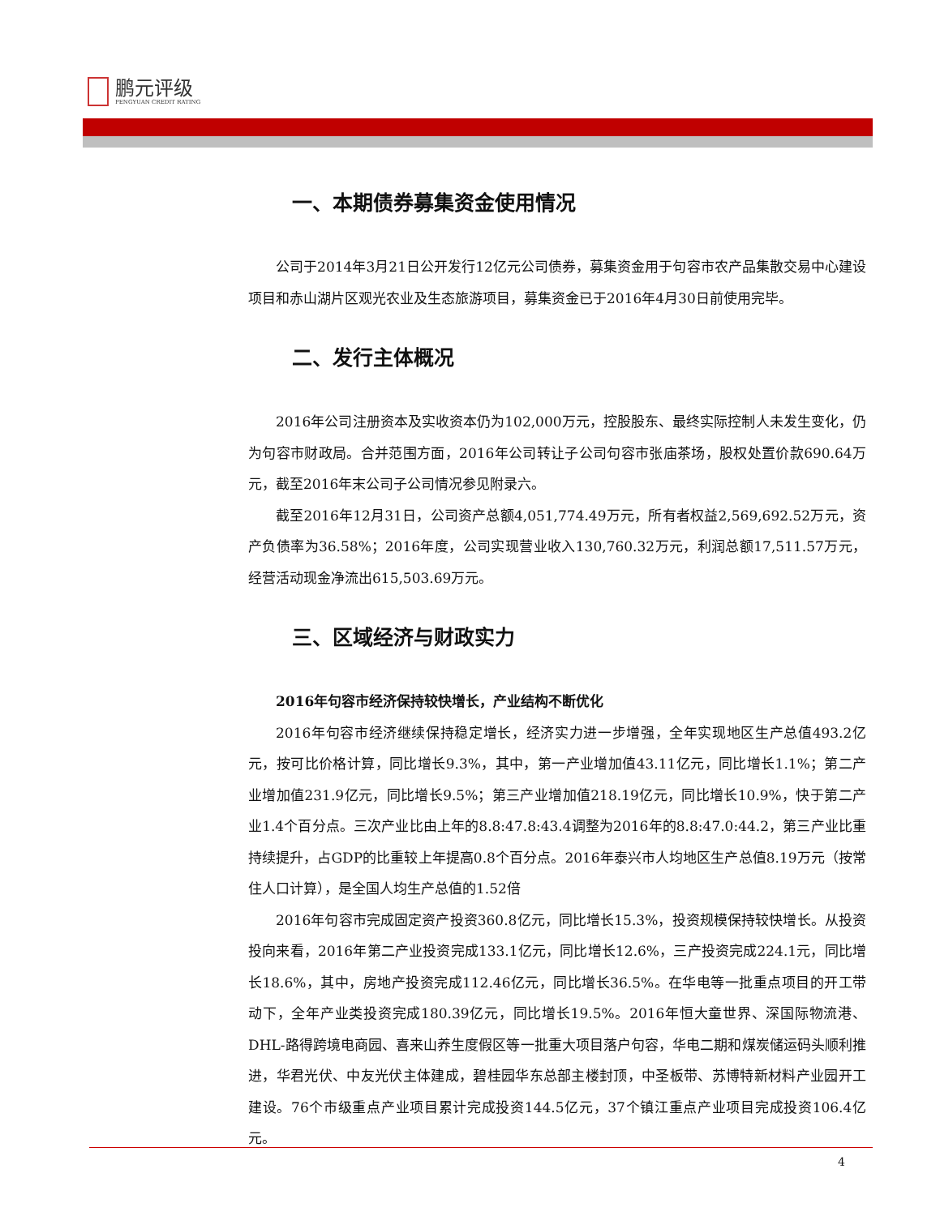鹏元评级
PENGYUAN CREDIT RATING
一、本期债券募集资金使用情况
公司于2014年3月21日公开发行12亿元公司债券，募集资金用于句容市农产品集散交易中心建设项目和赤山湖片区观光农业及生态旅游项目，募集资金已于2016年4月30日前使用完毕。
二、发行主体概况
2016年公司注册资本及实收资本仍为102,000万元，控股股东、最终实际控制人未发生变化，仍为句容市财政局。合并范围方面，2016年公司转让子公司句容市张庙茶场，股权处置价款690.64万元，截至2016年末公司子公司情况参见附录六。
截至2016年12月31日，公司资产总额4,051,774.49万元，所有者权益2,569,692.52万元，资产负债率为36.58%；2016年度，公司实现营业收入130,760.32万元，利润总额17,511.57万元，经营活动现金净流出615,503.69万元。
三、区域经济与财政实力
2016年句容市经济保持较快增长，产业结构不断优化
2016年句容市经济继续保持稳定增长，经济实力进一步增强，全年实现地区生产总值493.2亿元，按可比价格计算，同比增长9.3%，其中，第一产业增加值43.11亿元，同比增长1.1%；第二产业增加值231.9亿元，同比增长9.5%；第三产业增加值218.19亿元，同比增长10.9%，快于第二产业1.4个百分点。三次产业比由上年的8.8:47.8:43.4调整为2016年的8.8:47.0:44.2，第三产业比重持续提升，占GDP的比重较上年提高0.8个百分点。2016年泰兴市人均地区生产总值8.19万元（按常住人口计算），是全国人均生产总值的1.52倍
2016年句容市完成固定资产投资360.8亿元，同比增长15.3%，投资规模保持较快增长。从投资投向来看，2016年第二产业投资完成133.1亿元，同比增长12.6%，三产投资完成224.1元，同比增长18.6%，其中，房地产投资完成112.46亿元，同比增长36.5%。在华电等一批重点项目的开工带动下，全年产业类投资完成180.39亿元，同比增长19.5%。2016年恒大童世界、深国际物流港、DHL-路得跨境电商园、喜来山养生度假区等一批重大项目落户句容，华电二期和煤炭储运码头顺利推进，华君光伏、中友光伏主体建成，碧桂园华东总部主楼封顶，中圣板带、苏博特新材料产业园开工建设。76个市级重点产业项目累计完成投资144.5亿元，37个镇江重点产业项目完成投资106.4亿元。
4